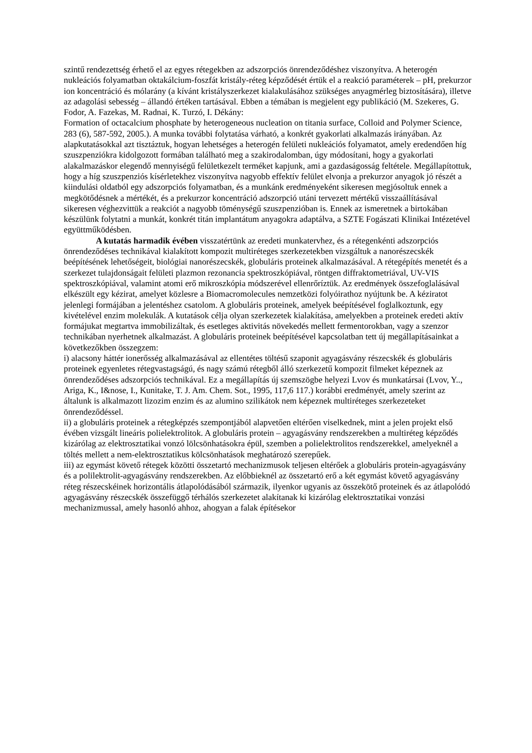szintű rendezettség érhető el az egyes rétegekben az adszorpciós önrendeződéshez viszonyítva. A heterogén nukleációs folyamatban oktakálcium-foszfát kristály-réteg képződését értük el a reakció paraméterek – pH, prekurzor ion koncentráció és mólarány (a kívánt kristályszerkezet kialakulásához szükséges anyagmérleg biztosítására), illetve az adagolási sebesség – állandó értéken tartásával. Ebben a témában is megjelent egy publikáció (M. Szekeres, G. Fodor, A. Fazekas, M. Radnai, K. Turzó, I. Dékány:
Formation of octacalcium phosphate by heterogeneous nucleation on titania surface, Colloid and Polymer Science, 283 (6), 587-592, 2005.). A munka további folytatása várható, a konkrét gyakorlati alkalmazás irányában. Az alapkutatásokkal azt tisztáztuk, hogyan lehetséges a heterogén felületi nukleációs folyamatot, amely eredendően híg szuszpenziókra kidolgozott formában található meg a szakirodalomban, úgy módosítani, hogy a gyakorlati alakalmazáskor elegendő mennyiségű felületkezelt terméket kapjunk, ami a gazdaságosság feltétele. Megállapítottuk, hogy a híg szuszpenziós kísérletekhez viszonyítva nagyobb effektív felület elvonja a prekurzor anyagok jó részét a kiindulási oldatból egy adszorpciós folyamatban, és a munkánk eredményeként sikeresen megjósoltuk ennek a megkötődésnek a mértékét, és a prekurzor koncentráció adszorpció utáni tervezett mértékű visszaállításával sikeresen véghezvittük a reakciót a nagyobb töménységű szuszpenzióban is. Ennek az ismeretnek a birtokában készülünk folytatni a munkát, konkrét titán implantátum anyagokra adaptálva, a SZTE Fogászati Klinikai Intézetével együttműködésben.
A kutatás harmadik évében visszatértünk az eredeti munkatervhez, és a rétegenkénti adszorpciós önrendeződéses technikával kialakított kompozit multiréteges szerkezetekben vizsgáltuk a nanorészecskék beépítésének lehetőségeit, biológiai nanorészecskék, globuláris proteinek alkalmazásával. A rétegépítés menetét és a szerkezet tulajdonságait felületi plazmon rezonancia spektroszkópiával, röntgen diffraktometriával, UV-VIS spektroszkópiával, valamint atomi erő mikroszkópia módszerével ellenrőríztük. Az eredmények összefoglalásával elkészült egy kézirat, amelyet közlesre a Biomacromolecules nemzetközi folyóirathoz nyújtunk be. A kéziratot jelenlegi formájában a jelentéshez csatolom. A globuláris proteinek, amelyek beépítésével foglalkoztunk, egy kivételével enzim molekulák. A kutatások célja olyan szerkezetek kialakítása, amelyekben a proteinek eredeti aktív formájukat megtartva immobilizáltak, és esetleges aktivitás növekedés mellett fermentorokban, vagy a szenzor technikában nyerhetnek alkalmazást. A globuláris proteinek beépítésével kapcsolatban tett új megállapításainkat a következőkben összegzem:
i) alacsony háttér ionerősség alkalmazásával az ellentétes töltésű szaponit agyagásvány részecskék és globuláris proteinek egyenletes rétegvastagságú, és nagy számú rétegből álló szerkezetű kompozit filmeket képeznek az önrendeződéses adszorpciós technikával. Ez a megállapítás új szemszögbe helyezi Lvov és munkatársai (Lvov, Y.., Ariga, K., I&nose, I., Kunitake, T. J. Am. Chem. Sot., 1995, 117,6 117.) korábbi eredményét, amely szerint az általunk is alkalmazott lizozim enzim és az alumino szilikátok nem képeznek multiréteges szerkezeteket önrendeződéssel.
ii) a globuláris proteinek a rétegképzés szempontjából alapvetően eltérően viselkednek, mint a jelen projekt első évében vizsgált lineáris polielektrolitok. A globuláris protein – agyagásvány rendszerekben a multiréteg képződés kizárólag az elektrosztatikai vonzó lölcsönhatásokra épül, szemben a polielektrolitos rendszerekkel, amelyeknél a töltés mellett a nem-elektrosztatikus kölcsönhatások meghatározó szerepűek.
iii) az egymást követő rétegek közötti összetartó mechanizmusok teljesen eltérőek a globuláris protein-agyagásvány és a polilektrolit-agyagásvány rendszerekben. Az előbbieknél az összetartó erő a két egymást követő agyagásvány réteg részecskéinek horizontális átlapolódásából származik, ilyenkor ugyanis az összekötő proteinek és az átlapolódó agyagásvány részecskék összefüggő térhálós szerkezetet alakítanak ki kizárólag elektrosztatikai vonzási mechanizmussal, amely hasonló ahhoz, ahogyan a falak építésekor